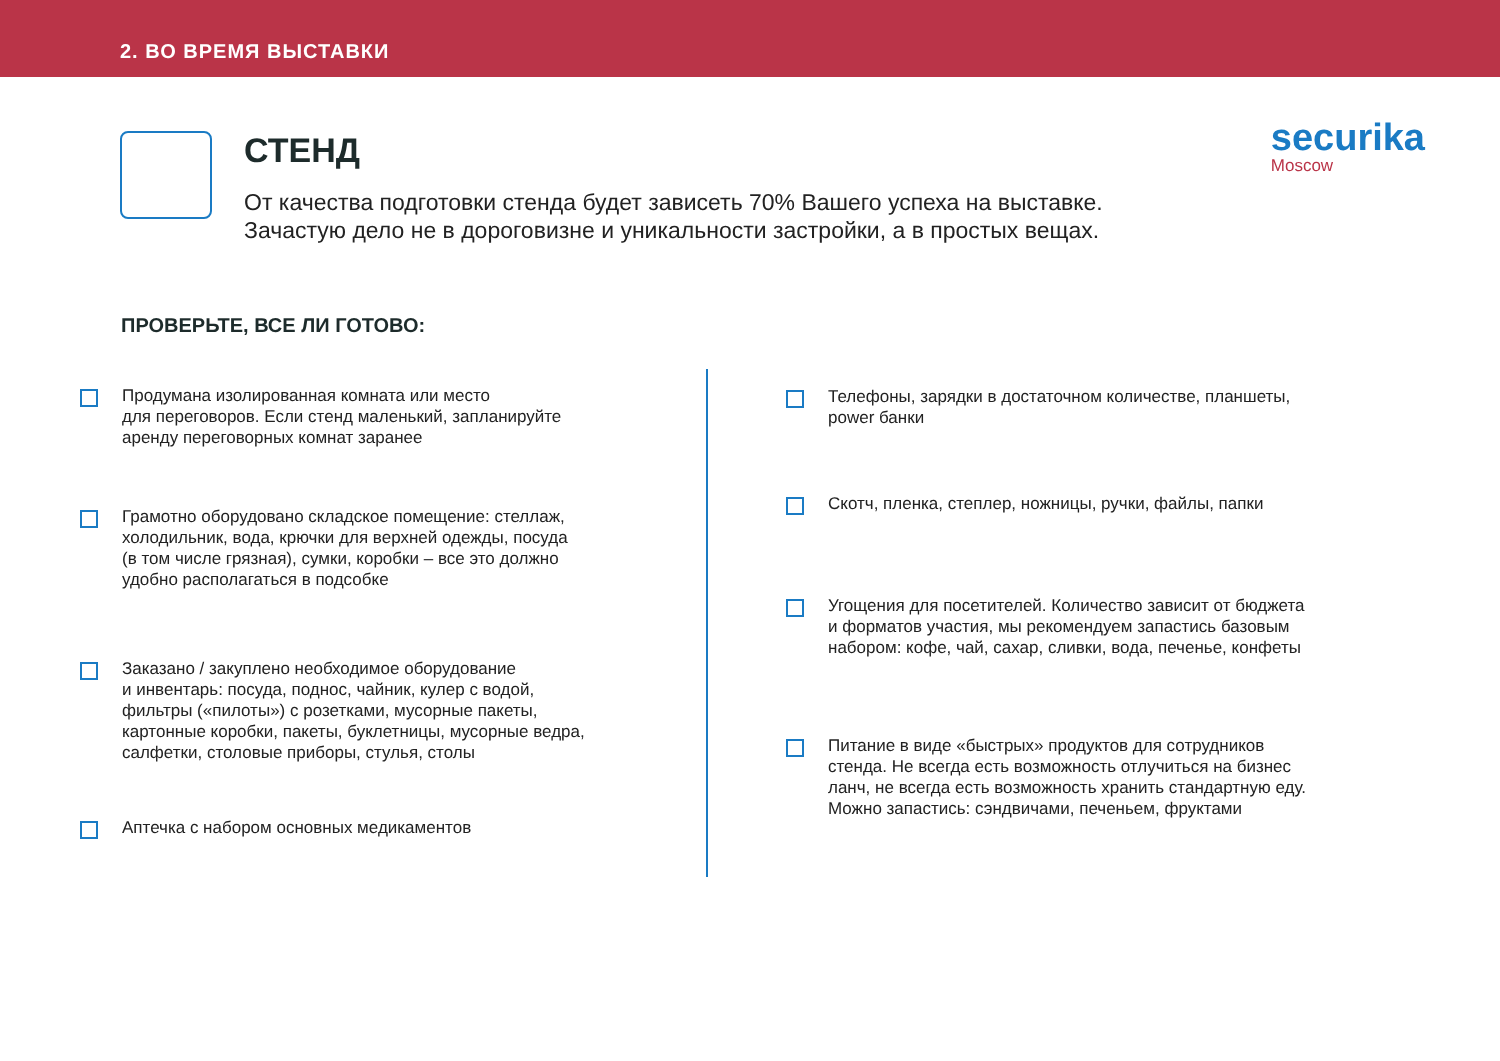2. ВО ВРЕМЯ ВЫСТАВКИ
securika
Moscow
СТЕНД
От качества подготовки стенда будет зависеть 70% Вашего успеха на выставке.
Зачастую дело не в дороговизне и уникальности застройки, а в простых вещах.
ПРОВЕРЬТЕ, ВСЕ ЛИ ГОТОВО:
Продумана изолированная комната или место
для переговоров. Если стенд маленький, запланируйте
аренду переговорных комнат заранее
Грамотно оборудовано складское помещение: стеллаж,
холодильник, вода, крючки для верхней одежды, посуда
(в том числе грязная), сумки, коробки – все это должно
удобно располагаться в подсобке
Заказано / закуплено необходимое оборудование
и инвентарь: посуда, поднос, чайник, кулер с водой,
фильтры («пилоты») с розетками, мусорные пакеты,
картонные коробки, пакеты, буклетницы, мусорные ведра,
салфетки, столовые приборы, стулья, столы
Аптечка с набором основных медикаментов
Телефоны, зарядки в достаточном количестве, планшеты,
power банки
Скотч, пленка, степлер, ножницы, ручки, файлы, папки
Угощения для посетителей. Количество зависит от бюджета
и форматов участия, мы рекомендуем запастись базовым
набором: кофе, чай, сахар, сливки, вода, печенье, конфеты
Питание в виде «быстрых» продуктов для сотрудников
стенда. Не всегда есть возможность отлучиться на бизнес
ланч, не всегда есть возможность хранить стандартную еду.
Можно запастись: сэндвичами, печеньем, фруктами